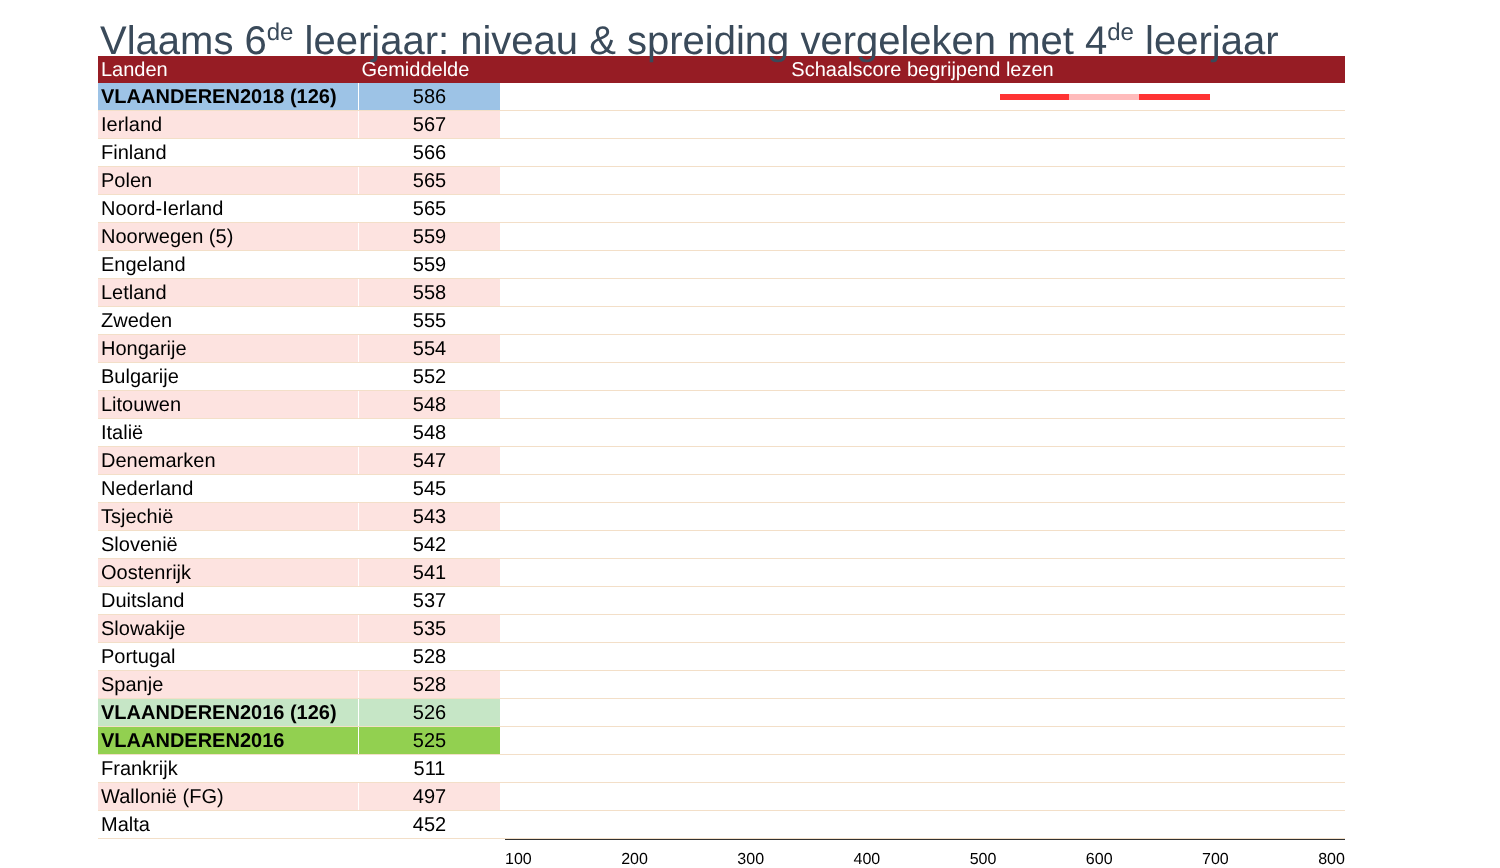Vlaams 6<sup>de</sup> leerjaar: niveau & spreiding vergeleken met 4<sup>de</sup> leerjaar
| Landen | Gemiddelde | Schaalscore begrijpend lezen |
| --- | --- | --- |
| VLAANDEREN2018 (126) | 586 | |
| Ierland | 567 | |
| Finland | 566 | |
| Polen | 565 | |
| Noord-Ierland | 565 | |
| Noorwegen (5) | 559 | |
| Engeland | 559 | |
| Letland | 558 | |
| Zweden | 555 | |
| Hongarije | 554 | |
| Bulgarije | 552 | |
| Litouwen | 548 | |
| Italië | 548 | |
| Denemarken | 547 | |
| Nederland | 545 | |
| Tsjechië | 543 | |
| Slovenië | 542 | |
| Oostenrijk | 541 | |
| Duitsland | 537 | |
| Slowakije | 535 | |
| Portugal | 528 | |
| Spanje | 528 | |
| VLAANDEREN2016 (126) | 526 | |
| VLAANDEREN2016 | 525 | |
| Frankrijk | 511 | |
| Wallonië (FG) | 497 | |
| Malta | 452 | |
100 200 300 400 500 600 700 800